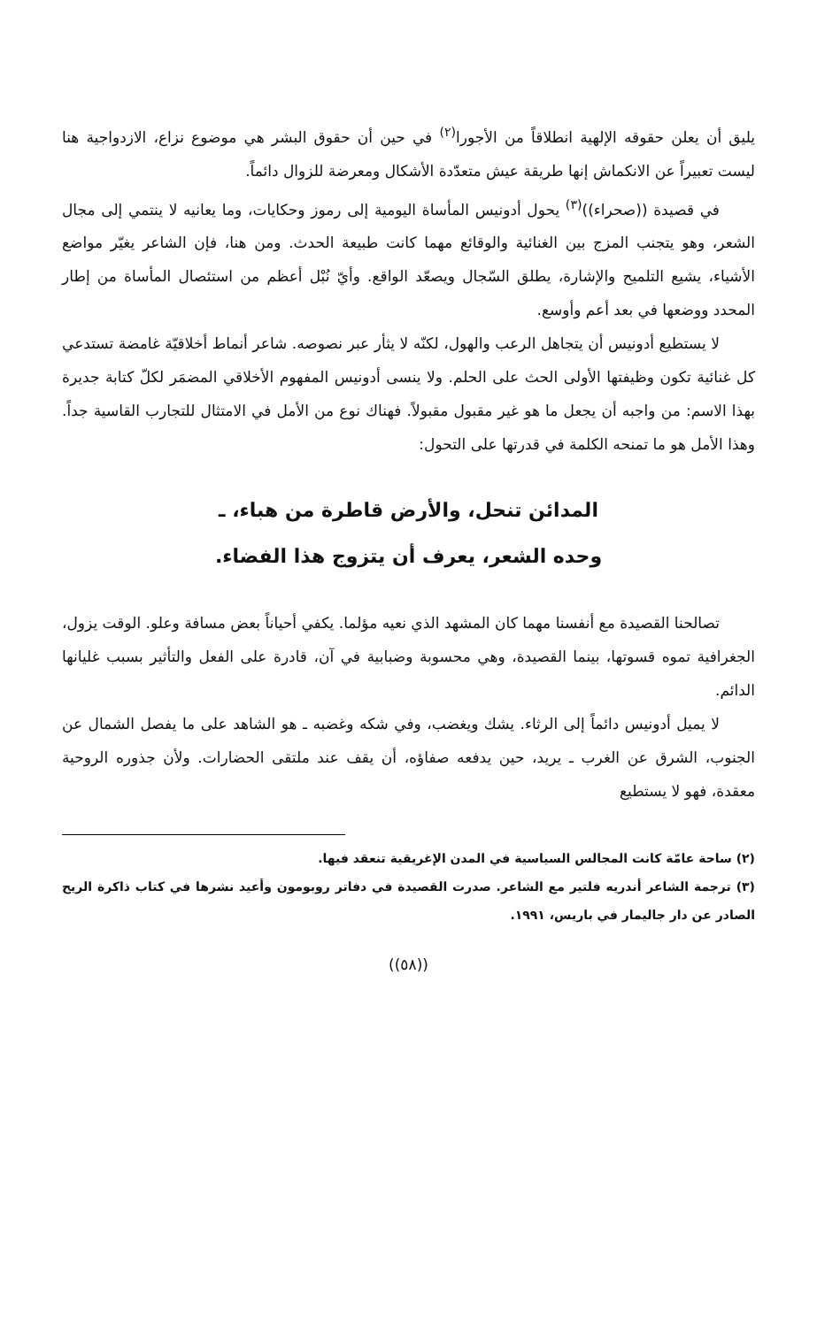يليق أن يعلن حقوقه الإلهية انطلاقاً من الأجورا<sup>(٢)</sup> في حين أن حقوق البشر هي موضوع نزاع، الازدواجية هنا ليست تعبيراً عن الانكماش إنها طريقة عيش متعدّدة الأشكال ومعرضة للزوال دائماً.
في قصيدة ((صحراء))<sup>(٣)</sup> يحول أدونيس المأساة اليومية إلى رموز وحكايات، وما يعانيه لا ينتمي إلى مجال الشعر، وهو يتجنب المزج بين الغنائية والوقائع مهما كانت طبيعة الحدث. ومن هنا، فإن الشاعر يغيّر مواضع الأشياء، يشيع التلميح والإشارة، يطلق السّجال ويصعّد الواقع. وأيّ نُبْل أعظم من استئصال المأساة من إطار المحدد ووضعها في بعد أعم وأوسع.
لا يستطيع أدونيس أن يتجاهل الرعب والهول، لكنّه لا يثأر عبر نصوصه. شاعر أنماط أخلاقيّة غامضة تستدعي كل غنائية تكون وظيفتها الأولى الحث على الحلم. ولا ينسى أدونيس المفهوم الأخلاقي المضمَر لكلّ كتابة جديرة بهذا الاسم: من واجبه أن يجعل ما هو غير مقبول مقبولاً. فهناك نوع من الأمل في الامتثال للتجارب القاسية جداً. وهذا الأمل هو ما تمنحه الكلمة في قدرتها على التحول:
المدائن تنحل، والأرض قاطرة من هباء، ـ
وحده الشعر، يعرف أن يتزوج هذا الفضاء.
تصالحنا القصيدة مع أنفسنا مهما كان المشهد الذي نعيه مؤلما. يكفي أحياناً بعض مسافة وعلو. الوقت يزول، الجغرافية تموه قسوتها، بينما القصيدة، وهي محسوبة وضبابية في آن، قادرة على الفعل والتأثير بسبب غليانها الدائم.
لا يميل أدونيس دائماً إلى الرثاء. يشك ويغضب، وفي شكه وغضبه ـ هو الشاهد على ما يفصل الشمال عن الجنوب، الشرق عن الغرب ـ يريد، حين يدفعه صفاؤه، أن يقف عند ملتقى الحضارات. ولأن جذوره الروحية معقدة، فهو لا يستطيع
(٢) ساحة عامّة كانت المجالس السياسية في المدن الإغريقية تنعقد فيها.
(٣) ترجمة الشاعر أندريه فلتير مع الشاعر. صدرت القصيدة في دفاتر روبومون وأعيد نشرها في كتاب ذاكرة الريح الصادر عن دار جاليمار في باريس، ١٩٩١.
((٥٨))